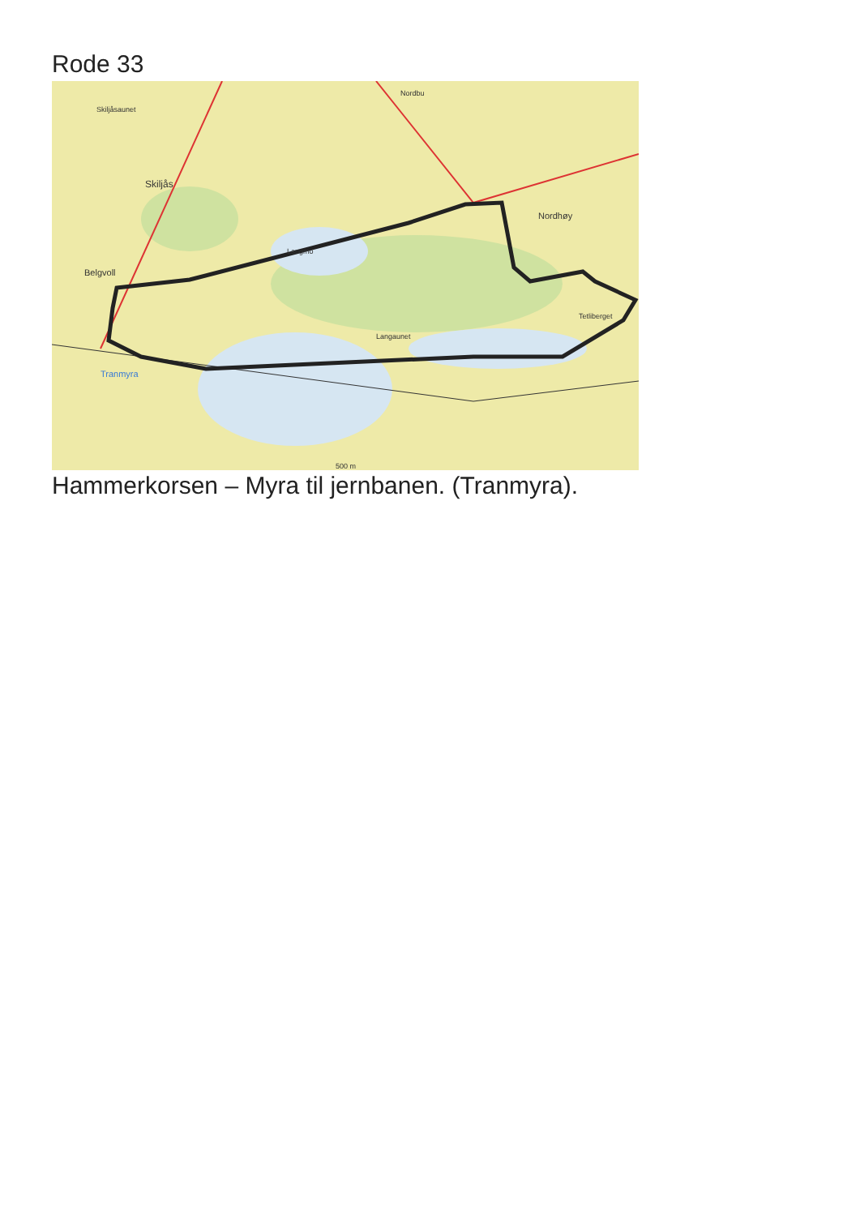Rode 33
Skiljåsaunet
Skiljås
Belgvoll
Nordhøy
Tranmyra
Nordbu
Langmo
Langaunet
Tetliberget
500 m
Hammerkorsen – Myra til jernbanen. (Tranmyra).